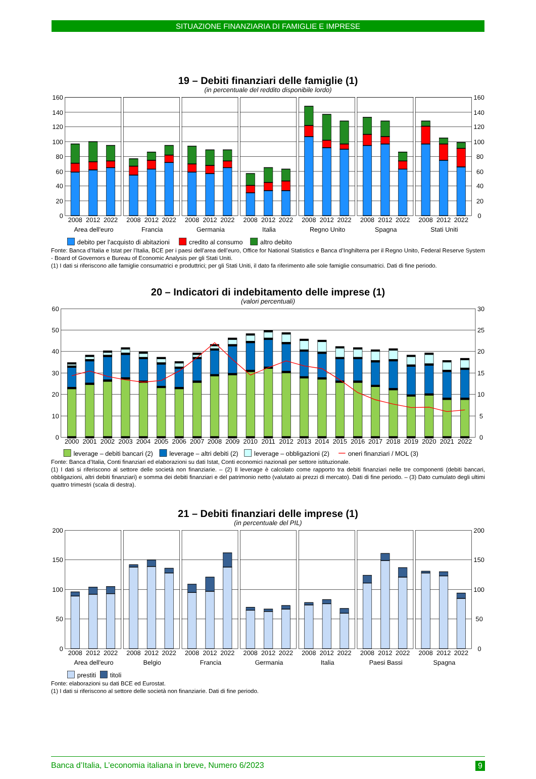SITUAZIONE FINANZIARIA DI FAMIGLIE E IMPRESE
19 – Debiti finanziari delle famiglie (1)
(in percentuale del reddito disponibile lordo)
160
140
120
100
80
60
40
20
0
160
140
120
100
80
60
40
20
0
2008
2012
2022
2008
2012
2022
2008
2012
2022
2008
2012
2022
2008
2012
2022
2008
2012
2022
2008
2012
2022
Area dell'euro
Francia
Germania
Italia
Regno Unito
Spagna
Stati Uniti
debito per l'acquisto di abitazioni
credito al consumo
altro debito
Fonte: Banca d’Italia e Istat per l’Italia, BCE per i paesi dell’area dell’euro, Office for National Statistics e Banca d’Inghilterra per il Regno Unito, Federal Reserve System - Board of Governors e Bureau of Economic Analysis per gli Stati Uniti.
(1) I dati si riferiscono alle famiglie consumatrici e produttrici; per gli Stati Uniti, il dato fa riferimento alle sole famiglie consumatrici. Dati di fine periodo.
20 – Indicatori di indebitamento delle imprese (1)
(valori percentuali)
60
50
40
30
20
10
0
30
25
20
15
10
5
0
2000
2001
2002
2003
2004
2005
2006
2007
2008
2009
2010
2011
2012
2013
2014
2015
2016
2017
2018
2019
2020
2021
2022
leverage – debiti bancari (2)
leverage – altri debiti (2)
leverage – obbligazioni (2)
oneri finanziari / MOL (3)
Fonte: Banca d’Italia, Conti finanziari ed elaborazioni su dati Istat, Conti economici nazionali per settore istituzionale.
(1) I dati si riferiscono al settore delle società non finanziarie. – (2) Il leverage è calcolato come rapporto tra debiti finanziari nelle tre componenti (debiti bancari, obbligazioni, altri debiti finanziari) e somma dei debiti finanziari e del patrimonio netto (valutato ai prezzi di mercato). Dati di fine periodo. – (3) Dato cumulato degli ultimi quattro trimestri (scala di destra).
21 – Debiti finanziari delle imprese (1)
(in percentuale del PIL)
200
150
100
50
0
200
150
100
50
0
2008
2012
2022
2008
2012
2022
2008
2012
2022
2008
2012
2022
2008
2012
2022
2008
2012
2022
2008
2012
2022
Area dell'euro
Belgio
Francia
Germania
Italia
Paesi Bassi
Spagna
prestiti
titoli
Fonte: elaborazioni su dati BCE ed Eurostat.
(1) I dati si riferiscono al settore delle società non finanziarie. Dati di fine periodo.
Banca d’Italia, L’economia italiana in breve, Numero 6/2023 9